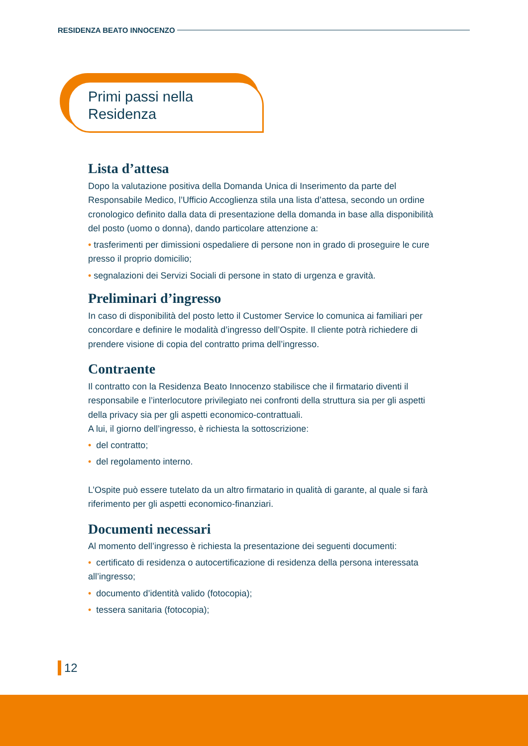RESIDENZA BEATO INNOCENZO
Primi passi nella
Residenza
Lista d’attesa
Dopo la valutazione positiva della Domanda Unica di Inserimento da parte del Responsabile Medico, l’Ufficio Accoglienza stila una lista d’attesa, secondo un ordine cronologico definito dalla data di presentazione della domanda in base alla disponibilità del posto (uomo o donna), dando particolare attenzione a:
• trasferimenti per dimissioni ospedaliere di persone non in grado di proseguire le cure presso il proprio domicilio;
• segnalazioni dei Servizi Sociali di persone in stato di urgenza e gravità.
Preliminari d’ingresso
In caso di disponibilità del posto letto il Customer Service lo comunica ai familiari per concordare e definire le modalità d’ingresso dell’Ospite. Il cliente potrà richiedere di prendere visione di copia del contratto prima dell’ingresso.
Contraente
Il contratto con la Residenza Beato Innocenzo stabilisce che il firmatario diventi il responsabile e l’interlocutore privilegiato nei confronti della struttura sia per gli aspetti della privacy sia per gli aspetti economico-contrattuali.
A lui, il giorno dell’ingresso, è richiesta la sottoscrizione:
• del contratto;
• del regolamento interno.
L’Ospite può essere tutelato da un altro firmatario in qualità di garante, al quale si farà riferimento per gli aspetti economico-finanziari.
Documenti necessari
Al momento dell’ingresso è richiesta la presentazione dei seguenti documenti:
• certificato di residenza o autocertificazione di residenza della persona interessata all’ingresso;
• documento d’identità valido (fotocopia);
• tessera sanitaria (fotocopia);
12